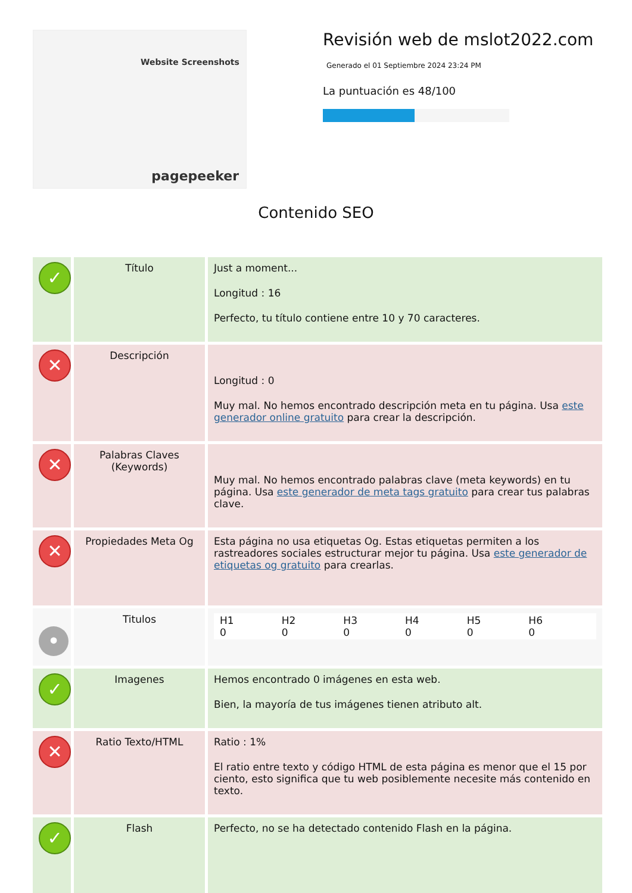Website Screenshots
pagepeeker
Revisión web de mslot2022.com
Generado el 01 Septiembre 2024 23:24 PM
La puntuación es 48/100
Contenido SEO
| ✓ | Título | Just a moment... Longitud : 16 Perfecto, tu título contiene entre 10 y 70 caracteres. |
| ✕ | Descripción | Longitud : 0 Muy mal. No hemos encontrado descripción meta en tu página. Usa este generador online gratuito para crear la descripción. |
| ✕ | Palabras Claves (Keywords) | Muy mal. No hemos encontrado palabras clave (meta keywords) en tu página. Usa este generador de meta tags gratuito para crear tus palabras clave. |
| ✕ | Propiedades Meta Og | Esta página no usa etiquetas Og. Estas etiquetas permiten a los rastreadores sociales estructurar mejor tu página. Usa este generador de etiquetas og gratuito para crearlas. |
| • | Titulos | H1 0 H2 0 H3 0 H4 0 H5 0 H6 0 |
| ✓ | Imagenes | Hemos encontrado 0 imágenes en esta web. Bien, la mayoría de tus imágenes tienen atributo alt. |
| ✕ | Ratio Texto/HTML | Ratio : 1% El ratio entre texto y código HTML de esta página es menor que el 15 por ciento, esto significa que tu web posiblemente necesite más contenido en texto. |
| ✓ | Flash | Perfecto, no se ha detectado contenido Flash en la página. |